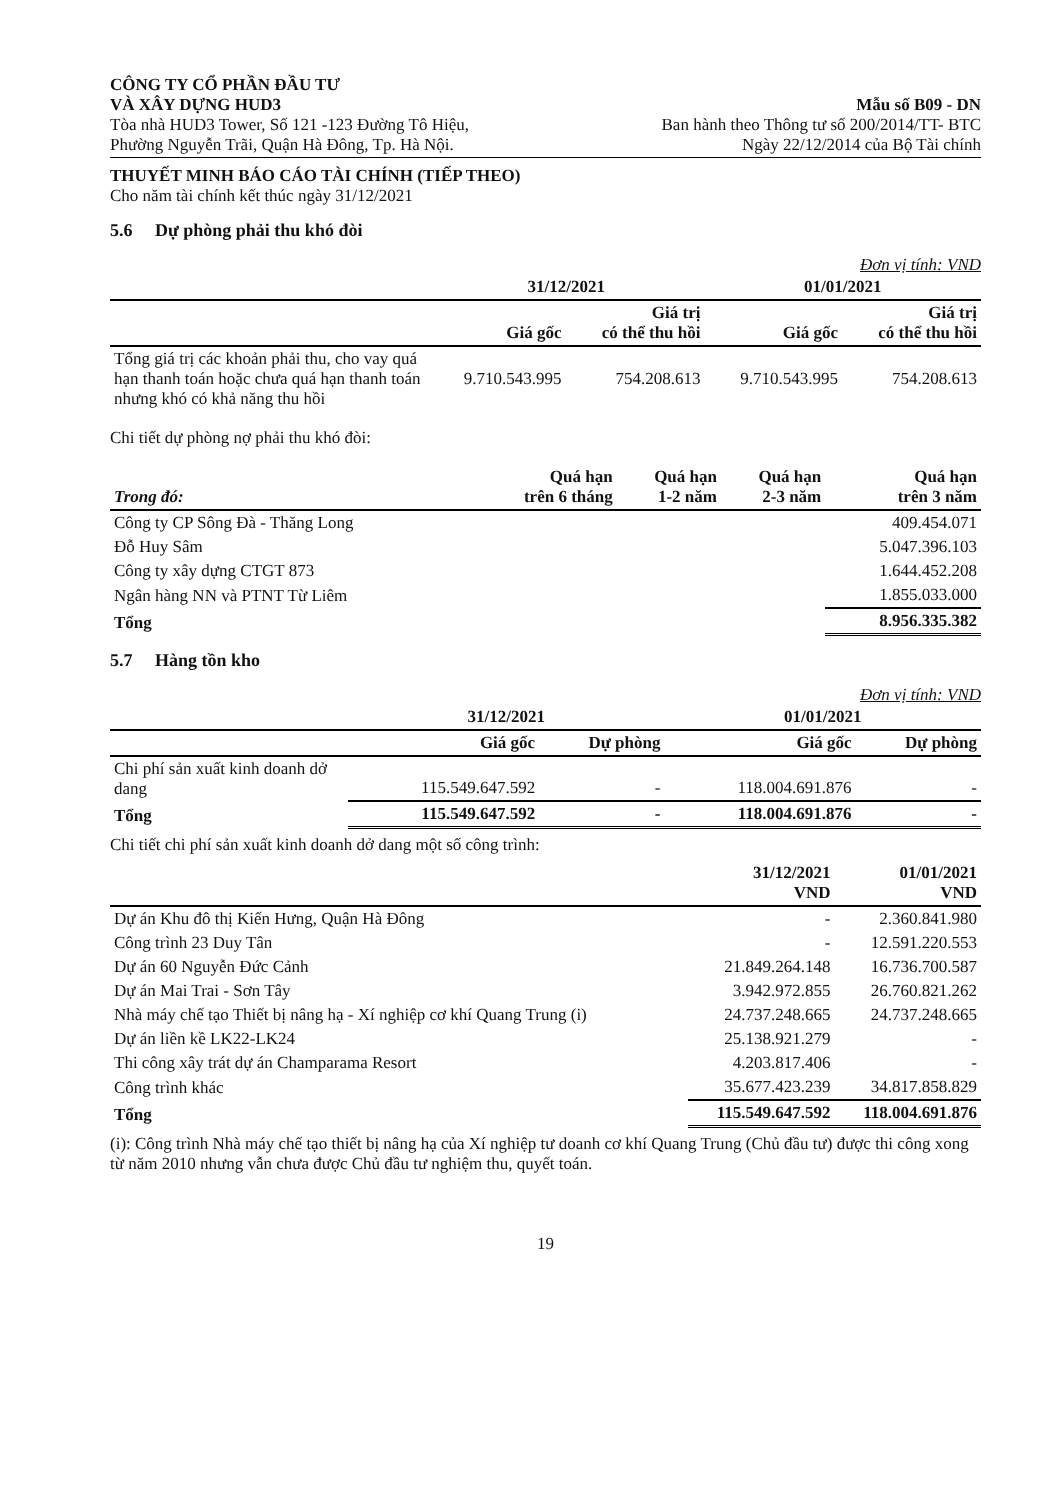CÔNG TY CỔ PHẦN ĐẦU TƯ
VÀ XÂY DỰNG HUD3
Tòa nhà HUD3 Tower, Số 121 -123 Đường Tô Hiệu,
Phường Nguyễn Trãi, Quận Hà Đông, Tp. Hà Nội.
Mẫu số B09 - DN
Ban hành theo Thông tư số 200/2014/TT- BTC
Ngày 22/12/2014 của Bộ Tài chính
THUYẾT MINH BÁO CÁO TÀI CHÍNH (TIẾP THEO)
Cho năm tài chính kết thúc ngày 31/12/2021
5.6 Dự phòng phải thu khó đòi
Đơn vị tính: VND
| | 31/12/2021 | | 01/01/2021 | |
| --- | --- | --- | --- | --- |
| | Giá gốc | Giá trị có thể thu hồi | Giá gốc | Giá trị có thể thu hồi |
| Tổng giá trị các khoản phải thu, cho vay quá hạn thanh toán hoặc chưa quá hạn thanh toán nhưng khó có khả năng thu hồi | 9.710.543.995 | 754.208.613 | 9.710.543.995 | 754.208.613 |
Chi tiết dự phòng nợ phải thu khó đòi:
| Trong đó: | Quá hạn trên 6 tháng | Quá hạn 1-2 năm | Quá hạn 2-3 năm | Quá hạn trên 3 năm |
| --- | --- | --- | --- | --- |
| Công ty CP Sông Đà - Thăng Long | | | | 409.454.071 |
| Đỗ Huy Sâm | | | | 5.047.396.103 |
| Công ty xây dựng CTGT 873 | | | | 1.644.452.208 |
| Ngân hàng NN và PTNT Từ Liêm | | | | 1.855.033.000 |
| Tổng | | | | 8.956.335.382 |
5.7 Hàng tồn kho
Đơn vị tính: VND
| | 31/12/2021 | | 01/01/2021 | |
| --- | --- | --- | --- | --- |
| | Giá gốc | Dự phòng | Giá gốc | Dự phòng |
| Chi phí sản xuất kinh doanh dở dang | 115.549.647.592 | - | 118.004.691.876 | - |
| Tổng | 115.549.647.592 | - | 118.004.691.876 | - |
Chi tiết chi phí sản xuất kinh doanh dở dang một số công trình:
| | 31/12/2021 VND | 01/01/2021 VND |
| --- | --- | --- |
| Dự án Khu đô thị Kiến Hưng, Quận Hà Đông | - | 2.360.841.980 |
| Công trình 23 Duy Tân | - | 12.591.220.553 |
| Dự án 60 Nguyễn Đức Cảnh | 21.849.264.148 | 16.736.700.587 |
| Dự án Mai Trai - Sơn Tây | 3.942.972.855 | 26.760.821.262 |
| Nhà máy chế tạo Thiết bị nâng hạ - Xí nghiệp cơ khí Quang Trung (i) | 24.737.248.665 | 24.737.248.665 |
| Dự án liền kề LK22-LK24 | 25.138.921.279 | - |
| Thi công xây trát dự án Champarama Resort | 4.203.817.406 | - |
| Công trình khác | 35.677.423.239 | 34.817.858.829 |
| Tổng | 115.549.647.592 | 118.004.691.876 |
(i): Công trình Nhà máy chế tạo thiết bị nâng hạ của Xí nghiệp tư doanh cơ khí Quang Trung (Chủ đầu tư) được thi công xong từ năm 2010 nhưng vẫn chưa được Chủ đầu tư nghiệm thu, quyết toán.
19